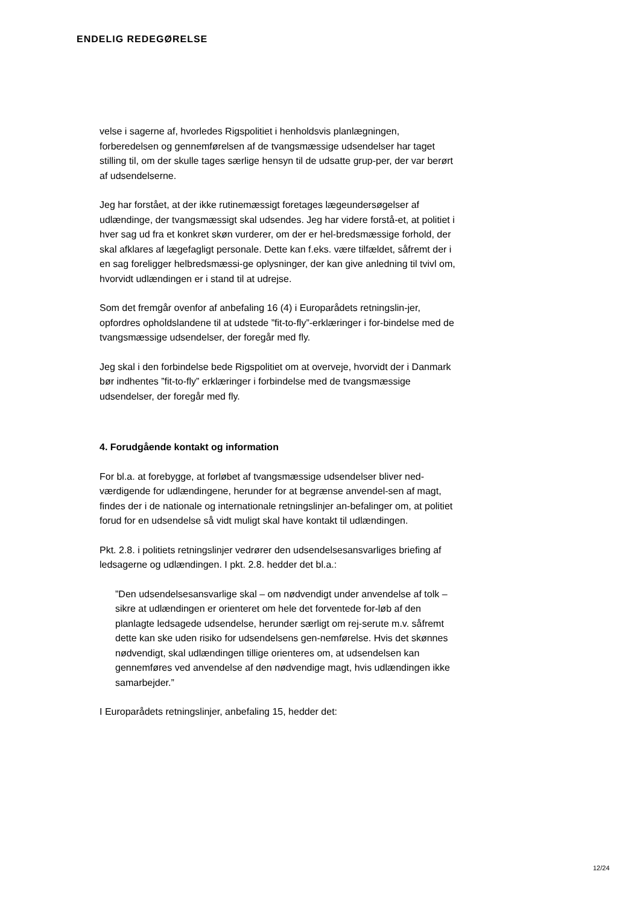ENDELIG REDEGØRELSE
velse i sagerne af, hvorledes Rigspolitiet i henholdsvis planlægningen, forberedelsen og gennemførelsen af de tvangsmæssige udsendelser har taget stilling til, om der skulle tages særlige hensyn til de udsatte grup-per, der var berørt af udsendelserne.
Jeg har forstået, at der ikke rutinemæssigt foretages lægeundersøgelser af udlændinge, der tvangsmæssigt skal udsendes. Jeg har videre forstå-et, at politiet i hver sag ud fra et konkret skøn vurderer, om der er hel-bredsmæssige forhold, der skal afklares af lægefagligt personale. Dette kan f.eks. være tilfældet, såfremt der i en sag foreligger helbredsmæssi-ge oplysninger, der kan give anledning til tvivl om, hvorvidt udlændingen er i stand til at udrejse.
Som det fremgår ovenfor af anbefaling 16 (4) i Europarådets retningslin-jer, opfordres opholdslandene til at udstede ”fit-to-fly”-erklæringer i for-bindelse med de tvangsmæssige udsendelser, der foregår med fly.
Jeg skal i den forbindelse bede Rigspolitiet om at overveje, hvorvidt der i Danmark bør indhentes ”fit-to-fly” erklæringer i forbindelse med de tvangsmæssige udsendelser, der foregår med fly.
4. Forudgående kontakt og information
For bl.a. at forebygge, at forløbet af tvangsmæssige udsendelser bliver ned-værdigende for udlændingene, herunder for at begrænse anvendel-sen af magt, findes der i de nationale og internationale retningslinjer an-befalinger om, at politiet forud for en udsendelse så vidt muligt skal have kontakt til udlændingen.
Pkt. 2.8. i politiets retningslinjer vedrører den udsendelsesansvarliges briefing af ledsagerne og udlændingen. I pkt. 2.8. hedder det bl.a.:
”Den udsendelsesansvarlige skal – om nødvendigt under anvendelse af tolk – sikre at udlændingen er orienteret om hele det forventede for-løb af den planlagte ledsagede udsendelse, herunder særligt om rej-serute m.v. såfremt dette kan ske uden risiko for udsendelsens gen-nemførelse. Hvis det skønnes nødvendigt, skal udlændingen tillige orienteres om, at udsendelsen kan gennemføres ved anvendelse af den nødvendige magt, hvis udlændingen ikke samarbejder.”
I Europarådets retningslinjer, anbefaling 15, hedder det:
12/24